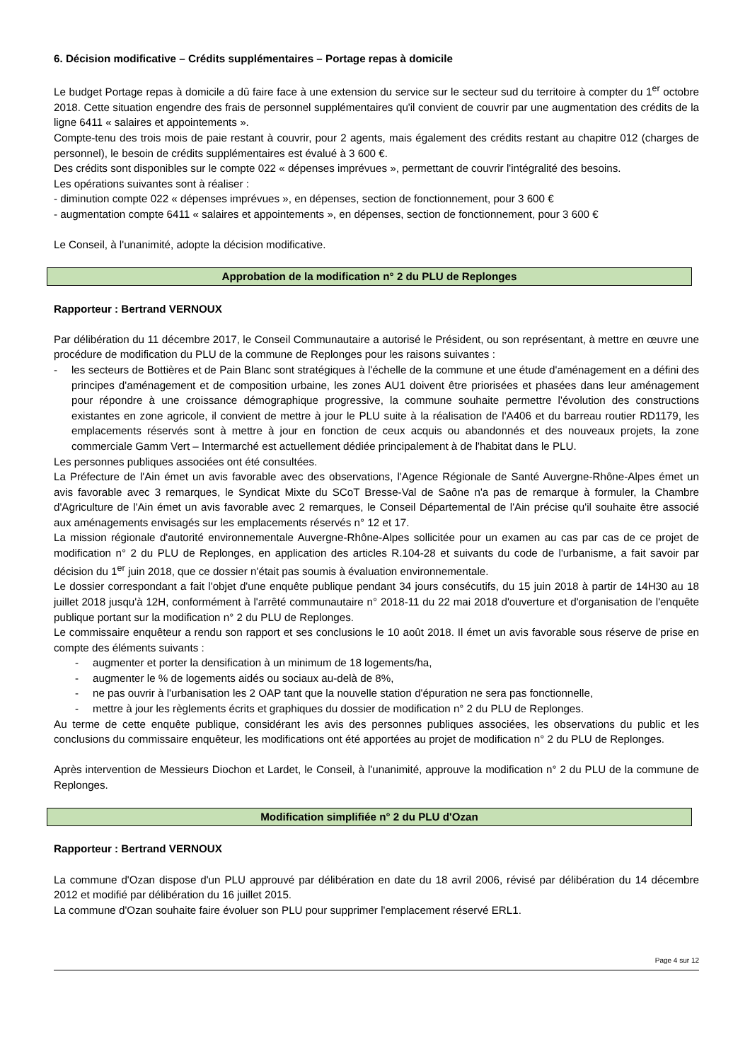6. Décision modificative – Crédits supplémentaires – Portage repas à domicile
Le budget Portage repas à domicile a dû faire face à une extension du service sur le secteur sud du territoire à compter du 1<sup>er</sup> octobre 2018. Cette situation engendre des frais de personnel supplémentaires qu'il convient de couvrir par une augmentation des crédits de la ligne 6411 « salaires et appointements ».
Compte-tenu des trois mois de paie restant à couvrir, pour 2 agents, mais également des crédits restant au chapitre 012 (charges de personnel), le besoin de crédits supplémentaires est évalué à 3 600 €.
Des crédits sont disponibles sur le compte 022 « dépenses imprévues », permettant de couvrir l'intégralité des besoins.
Les opérations suivantes sont à réaliser :
- diminution compte 022 « dépenses imprévues », en dépenses, section de fonctionnement, pour 3 600 €
- augmentation compte 6411 « salaires et appointements », en dépenses, section de fonctionnement, pour 3 600 €
Le Conseil, à l'unanimité, adopte la décision modificative.
Approbation de la modification n° 2 du PLU de Replonges
Rapporteur : Bertrand VERNOUX
Par délibération du 11 décembre 2017, le Conseil Communautaire a autorisé le Président, ou son représentant, à mettre en œuvre une procédure de modification du PLU de la commune de Replonges pour les raisons suivantes :
- les secteurs de Bottières et de Pain Blanc sont stratégiques à l'échelle de la commune et une étude d'aménagement en a défini des principes d'aménagement et de composition urbaine, les zones AU1 doivent être priorisées et phasées dans leur aménagement pour répondre à une croissance démographique progressive, la commune souhaite permettre l'évolution des constructions existantes en zone agricole, il convient de mettre à jour le PLU suite à la réalisation de l'A406 et du barreau routier RD1179, les emplacements réservés sont à mettre à jour en fonction de ceux acquis ou abandonnés et des nouveaux projets, la zone commerciale Gamm Vert – Intermarché est actuellement dédiée principalement à de l'habitat dans le PLU.
Les personnes publiques associées ont été consultées.
La Préfecture de l'Ain émet un avis favorable avec des observations, l'Agence Régionale de Santé Auvergne-Rhône-Alpes émet un avis favorable avec 3 remarques, le Syndicat Mixte du SCoT Bresse-Val de Saône n'a pas de remarque à formuler, la Chambre d'Agriculture de l'Ain émet un avis favorable avec 2 remarques, le Conseil Départemental de l'Ain précise qu'il souhaite être associé aux aménagements envisagés sur les emplacements réservés n° 12 et 17.
La mission régionale d'autorité environnementale Auvergne-Rhône-Alpes sollicitée pour un examen au cas par cas de ce projet de modification n° 2 du PLU de Replonges, en application des articles R.104-28 et suivants du code de l'urbanisme, a fait savoir par décision du 1<sup>er</sup> juin 2018, que ce dossier n'était pas soumis à évaluation environnementale.
Le dossier correspondant a fait l'objet d'une enquête publique pendant 34 jours consécutifs, du 15 juin 2018 à partir de 14H30 au 18 juillet 2018 jusqu'à 12H, conformément à l'arrêté communautaire n° 2018-11 du 22 mai 2018 d'ouverture et d'organisation de l'enquête publique portant sur la modification n° 2 du PLU de Replonges.
Le commissaire enquêteur a rendu son rapport et ses conclusions le 10 août 2018. Il émet un avis favorable sous réserve de prise en compte des éléments suivants :
- augmenter et porter la densification à un minimum de 18 logements/ha,
- augmenter le % de logements aidés ou sociaux au-delà de 8%,
- ne pas ouvrir à l'urbanisation les 2 OAP tant que la nouvelle station d'épuration ne sera pas fonctionnelle,
- mettre à jour les règlements écrits et graphiques du dossier de modification n° 2 du PLU de Replonges.
Au terme de cette enquête publique, considérant les avis des personnes publiques associées, les observations du public et les conclusions du commissaire enquêteur, les modifications ont été apportées au projet de modification n° 2 du PLU de Replonges.
Après intervention de Messieurs Diochon et Lardet, le Conseil, à l'unanimité, approuve la modification n° 2 du PLU de la commune de Replonges.
Modification simplifiée n° 2 du PLU d'Ozan
Rapporteur : Bertrand VERNOUX
La commune d'Ozan dispose d'un PLU approuvé par délibération en date du 18 avril 2006, révisé par délibération du 14 décembre 2012 et modifié par délibération du 16 juillet 2015.
La commune d'Ozan souhaite faire évoluer son PLU pour supprimer l'emplacement réservé ERL1.
Page 4 sur 12